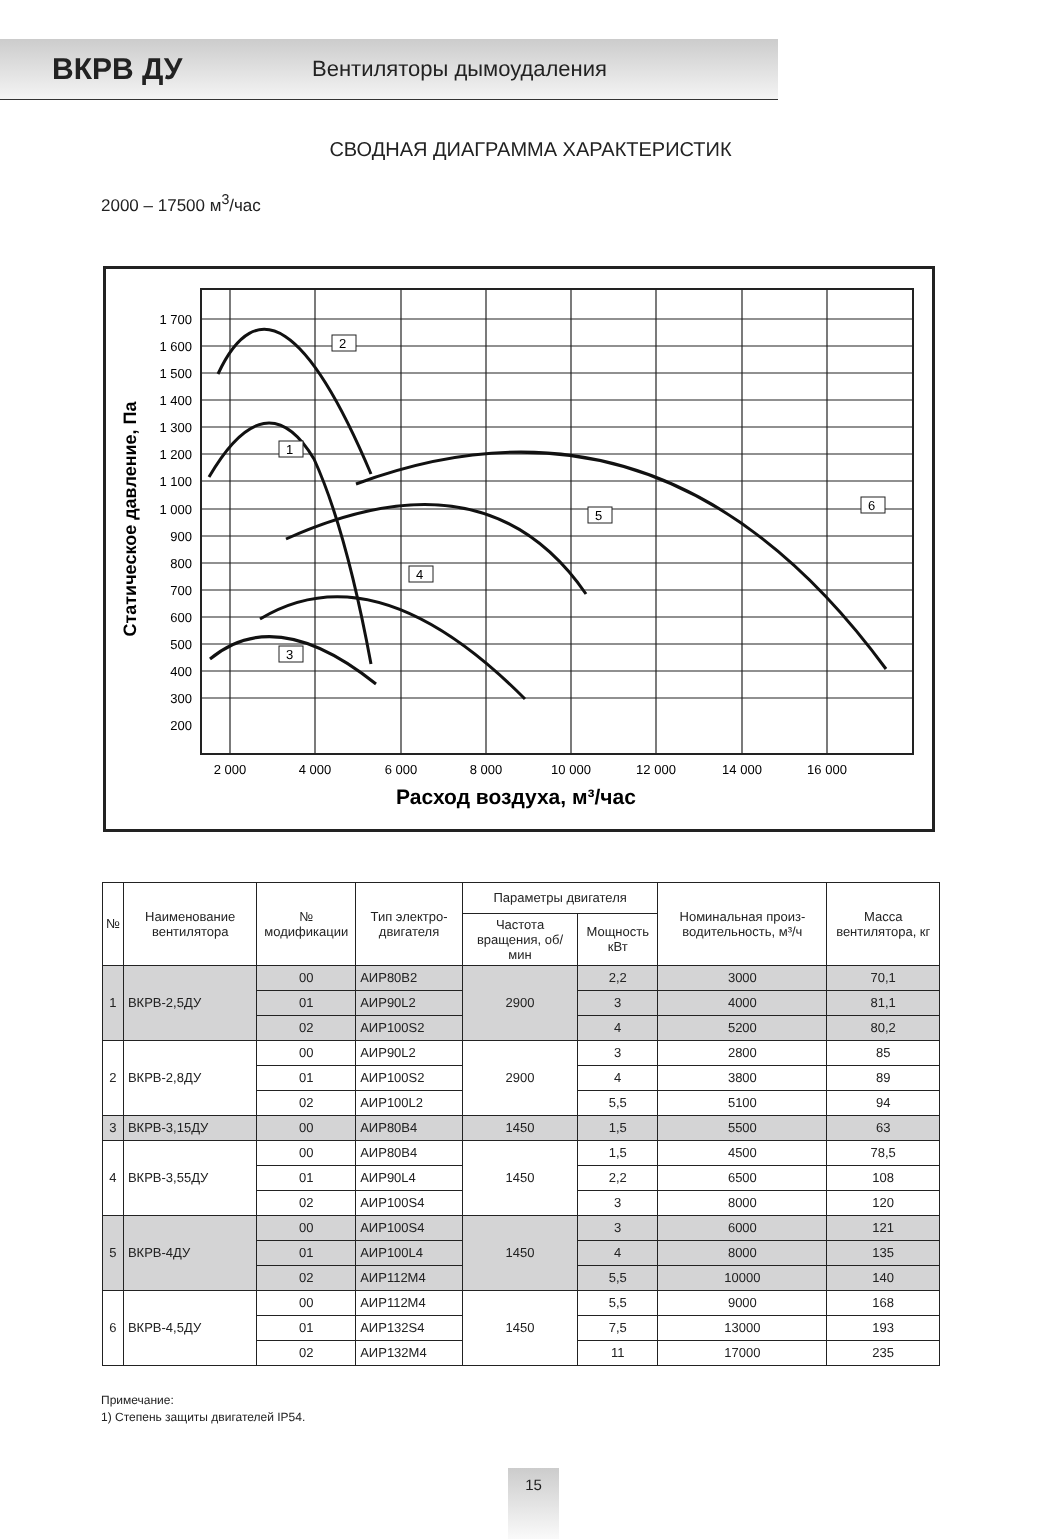ВКРВ ДУ Вентиляторы дымоудаления
СВОДНАЯ ДИАГРАММА ХАРАКТЕРИСТИК
2000 – 17500 м<sup>3</sup>/час
1 700
1 600
1 500
1 400
1 300
1 200
1 100
1 000
900
800
700
600
500
400
300
200
2 000
4 000
6 000
8 000
10 000
12 000
14 000
16 000
Расход воздуха, м³/час
Статическое давление, Па
2
1
3
4
5
6
| № | Наименование вентилятора | № модификации | Тип электро-двигателя | Параметры двигателя | | Номинальная произ-водительность, м³/ч | Масса вентилятора, кг |
| --- | --- | --- | --- | --- | --- | --- | --- |
| | | | | Частота вращения, об/мин | Мощность кВт | | |
| 1 | ВКРВ-2,5ДУ | 00 | АИР80В2 | 2900 | 2,2 | 3000 | 70,1 |
| | | 01 | АИР90L2 | | 3 | 4000 | 81,1 |
| | | 02 | АИР100S2 | | 4 | 5200 | 80,2 |
| 2 | ВКРВ-2,8ДУ | 00 | АИР90L2 | 2900 | 3 | 2800 | 85 |
| | | 01 | АИР100S2 | | 4 | 3800 | 89 |
| | | 02 | АИР100L2 | | 5,5 | 5100 | 94 |
| 3 | ВКРВ-3,15ДУ | 00 | АИР80В4 | 1450 | 1,5 | 5500 | 63 |
| 4 | ВКРВ-3,55ДУ | 00 | АИР80В4 | 1450 | 1,5 | 4500 | 78,5 |
| | | 01 | АИР90L4 | | 2,2 | 6500 | 108 |
| | | 02 | АИР100S4 | | 3 | 8000 | 120 |
| 5 | ВКРВ-4ДУ | 00 | АИР100S4 | 1450 | 3 | 6000 | 121 |
| | | 01 | АИР100L4 | | 4 | 8000 | 135 |
| | | 02 | АИР112М4 | | 5,5 | 10000 | 140 |
| 6 | ВКРВ-4,5ДУ | 00 | АИР112М4 | 1450 | 5,5 | 9000 | 168 |
| | | 01 | АИР132S4 | | 7,5 | 13000 | 193 |
| | | 02 | АИР132М4 | | 11 | 17000 | 235 |
Примечание:
1) Степень защиты двигателей IP54.
15